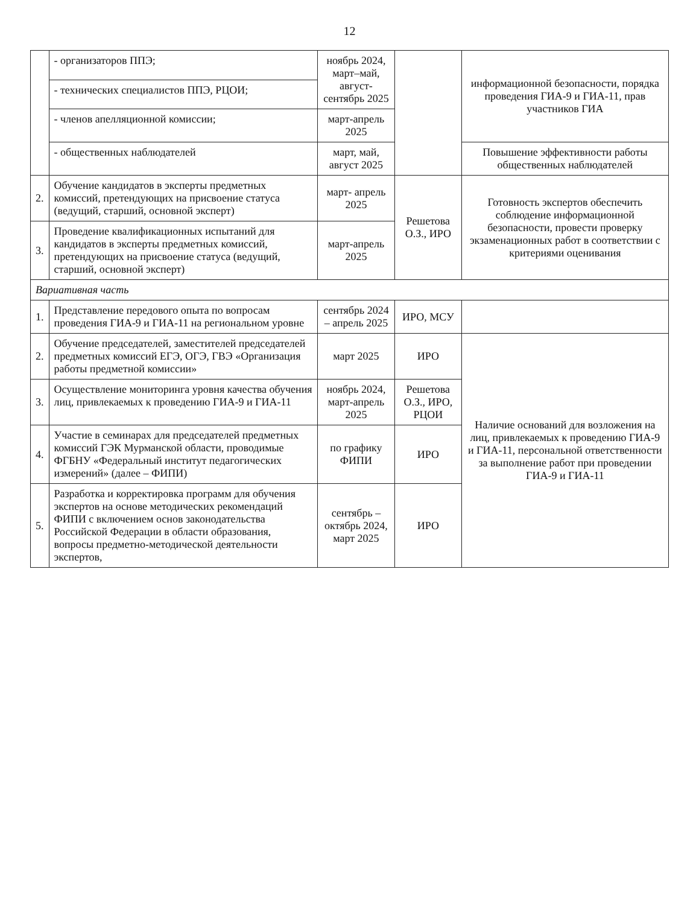12
| | - организаторов ППЭ; | ноябрь 2024, март–май, август-сентябрь 2025 | | информационной безопасности, порядка проведения ГИА-9 и ГИА-11, прав участников ГИА |
| | - технических специалистов ППЭ, РЦОИ; | | | |
| | - членов апелляционной комиссии; | март-апрель 2025 | | |
| | - общественных наблюдателей | март, май, август 2025 | | Повышение эффективности работы общественных наблюдателей |
| 2. | Обучение кандидатов в эксперты предметных комиссий, претендующих на присвоение статуса (ведущий, старший, основной эксперт) | март- апрель 2025 | Решетова О.З., ИРО | Готовность экспертов обеспечить соблюдение информационной безопасности, провести проверку экзаменационных работ в соответствии с критериями оценивания |
| 3. | Проведение квалификационных испытаний для кандидатов в эксперты предметных комиссий, претендующих на присвоение статуса (ведущий, старший, основной эксперт) | март-апрель 2025 | | |
| Вариативная часть | | | | |
| 1. | Представление передового опыта по вопросам проведения ГИА-9 и ГИА-11 на региональном уровне | сентябрь 2024 – апрель 2025 | ИРО, МСУ | |
| 2. | Обучение председателей, заместителей председателей предметных комиссий ЕГЭ, ОГЭ, ГВЭ «Организация работы предметной комиссии» | март 2025 | ИРО | Наличие оснований для возложения на лиц, привлекаемых к проведению ГИА-9 и ГИА-11, персональной ответственности за выполнение работ при проведении ГИА-9 и ГИА-11 |
| 3. | Осуществление мониторинга уровня качества обучения лиц, привлекаемых к проведению ГИА-9 и ГИА-11 | ноябрь 2024, март-апрель 2025 | Решетова О.З., ИРО, РЦОИ | |
| 4. | Участие в семинарах для председателей предметных комиссий ГЭК Мурманской области, проводимые ФГБНУ «Федеральный институт педагогических измерений» (далее – ФИПИ) | по графику ФИПИ | ИРО | |
| 5. | Разработка и корректировка программ для обучения экспертов на основе методических рекомендаций ФИПИ с включением основ законодательства Российской Федерации в области образования, вопросы предметно-методической деятельности экспертов, | сентябрь – октябрь 2024, март 2025 | ИРО | |